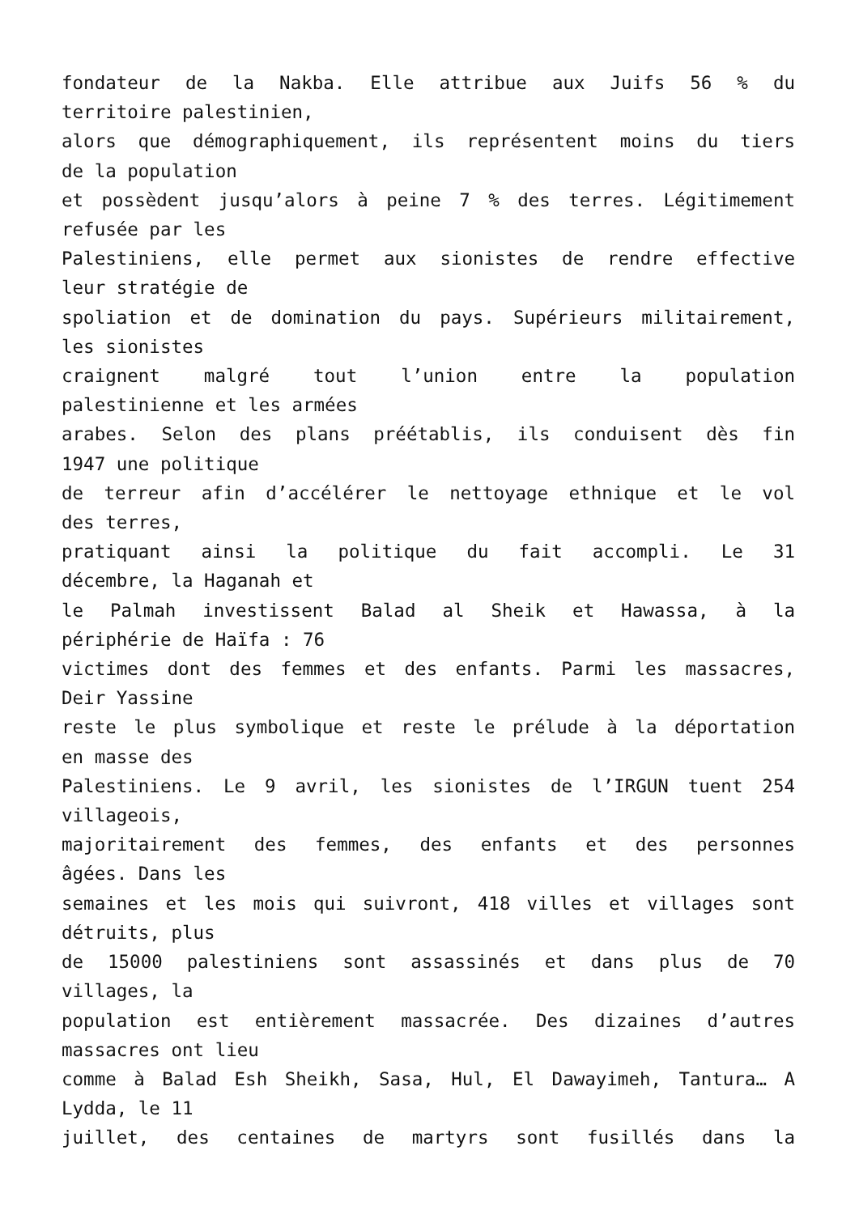fondateur de la Nakba. Elle attribue aux Juifs 56 % du
territoire palestinien,
alors que démographiquement, ils représentent moins du tiers
de la population
et possèdent jusqu’alors à peine 7 % des terres. Légitimement
refusée par les
Palestiniens, elle permet aux sionistes de rendre effective
leur stratégie de
spoliation et de domination du pays. Supérieurs militairement,
les sionistes
craignent malgré tout l’union entre la population
palestinienne et les armées
arabes. Selon des plans préétablis, ils conduisent dès fin
1947 une politique
de terreur afin d’accélérer le nettoyage ethnique et le vol
des terres,
pratiquant ainsi la politique du fait accompli. Le 31
décembre, la Haganah et
le Palmah investissent Balad al Sheik et Hawassa, à la
périphérie de Haïfa : 76
victimes dont des femmes et des enfants. Parmi les massacres,
Deir Yassine
reste le plus symbolique et reste le prélude à la déportation
en masse des
Palestiniens. Le 9 avril, les sionistes de l’IRGUN tuent 254
villageois,
majoritairement des femmes, des enfants et des personnes
âgées. Dans les
semaines et les mois qui suivront, 418 villes et villages sont
détruits, plus
de 15000 palestiniens sont assassinés et dans plus de 70
villages, la
population est entièrement massacrée. Des dizaines d’autres
massacres ont lieu
comme à Balad Esh Sheikh, Sasa, Hul, El Dawayimeh, Tantura… A
Lydda, le 11
juillet, des centaines de martyrs sont fusillés dans la